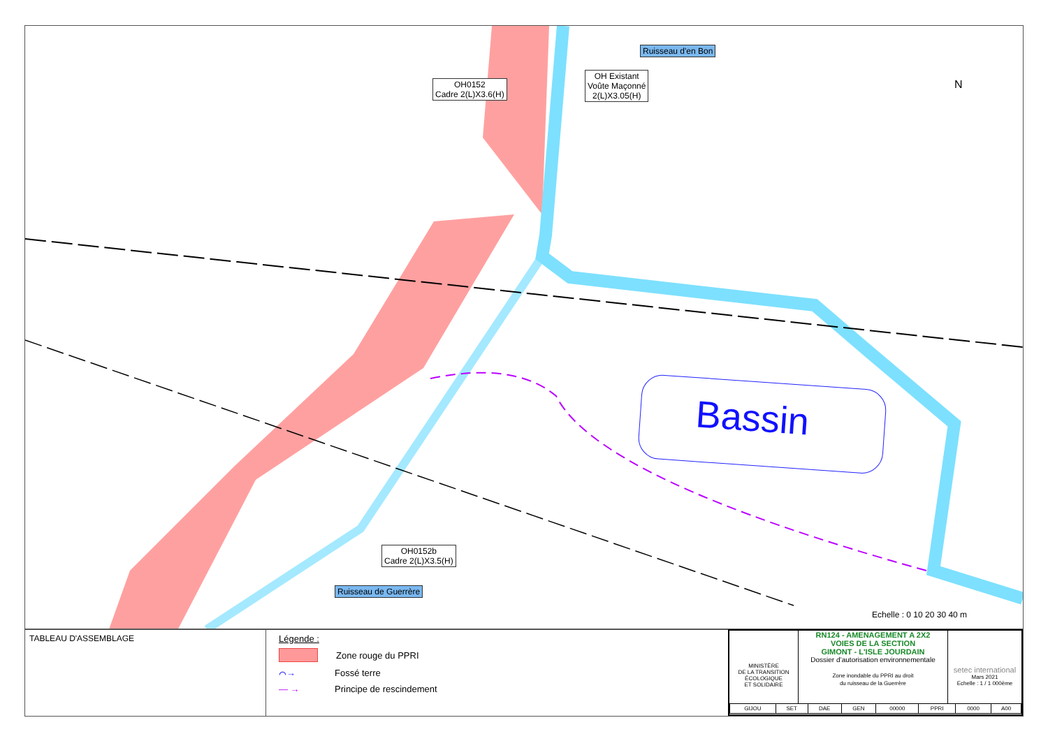Ruisseau d'en Bon
OH0152
Cadre 2(L)X3.6(H)
OH Existant
Voûte Maçonné
2(L)X3.05(H)
N
Bassin
OH0152b
Cadre 2(L)X3.5(H)
Ruisseau de Guerrère
Echelle : 0 10 20 30 40 m
TABLEAU D'ASSEMBLAGE Légende :
Zone rouge du PPRI
⌒→ Fossé terre
— → Principe de rescindement
MINISTÈRE
DE LA TRANSITION
ÉCOLOGIQUE
ET SOLIDAIRE
RN124 - AMENAGEMENT A 2X2
VOIES DE LA SECTION
GIMONT - L'ISLE JOURDAIN
Dossier d’autorisation environnementale
Zone inondable du PPRI au droit
du ruisseau de la Guerrère
setec international
Mars 2021
Echelle : 1 / 1 000ème
| GIJOU | SET | DAE | GEN | 00000 | PPRI | 0000 | A00 |